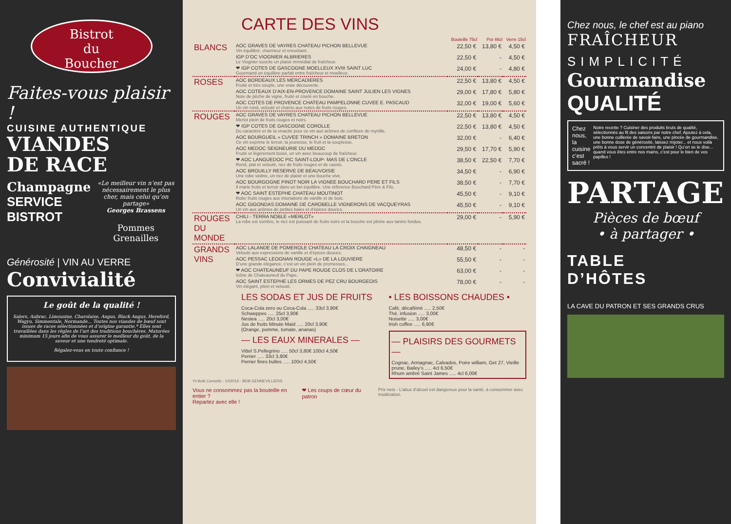Bistrot
du
Boucher
Faites-vous plaisir !
CUISINE AUTHENTIQUE
VIANDES
DE RACE
Champagne
SERVICE
BISTROT
«Le meilleur vin n’est pas nécessairement le plus cher, mais celui qu’on partage»
Georges Brassens
Pommes Grenailles
Générosité | VIN AU VERRE
Convivialité
Le goût de la qualité !
Salers, Aubrac, Limousine, Charolaise, Angus, Black Angus, Hereford, Wagyu, Simmentale, Normande... Toutes nos viandes de bœuf sont issues de races sélectionnées et d’origine garantie.* Elles sont travaillées dans les règles de l’art des traditions bouchères. Maturées minimum 15 jours afin de vous assurer le meilleur du goût, de la saveur et une tendreté optimale.
Régalez-vous en toute confiance !
CARTE DES VINS
| | | Bouteille 75cl | Pot 46cl | Verre 15cl |
| --- | --- | --- | --- | --- |
| BLANCS | AOC GRAVES DE VAYRES CHATEAU PICHON BELLEVUE Vin équilibré, charmeur et envoûtant. | 22,50 € | 13,80 € | 4,50 € |
| | IGP D’OC VIOGNIER ALBRIERES Le Viognier suscite un plaisir immédiat de fraîcheur. | 22,50 € | - | 4,50 € |
| | ❤ IGP COTES DE GASCOGNE MOELLEUX XVIII SAINT LUC Gourmand un équilibre parfait entre fraîcheur et moelleux. | 24,00 € | - | 4,80 € |
| ROSES | AOC BORDEAUX LES MERCADIERES Fruité et très souple, une vraie découverte. | 22,50 € | 13,80 € | 4,50 € |
| | AOC COTEAUX D’AIX-EN-PROVENCE DOMAINE SAINT JULIEN LES VIGNES Note de pêche de vigne, fruité et ciselé en bouche. | 29,00 € | 17,80 € | 5,80 € |
| | AOC COTES DE PROVENCE CHATEAU PAMPELONNE CUVEE E. PASCAUD Un vin rond, velouté et charnu aux notes de fruits rouges. | 32,00 € | 19,00 € | 5,60 € |
| ROUGES | AOC GRAVES DE VAYRES CHATEAU PICHON BELLEVUE Merlot plein de fruits rouges et noirs. | 22,50 € | 13,80 € | 4,50 € |
| | ❤ IGP COTES DE GASCOGNE COROLLE Du caractère et de la vivacité pour ce vin aux arômes de confiture de myrtille. | 22,50 € | 13,80 € | 4,50 € |
| | AOC BOURGUEIL « CUVEE TRINCH » DOMAINE BRETON Ce vin exprime le terroir, la jeunesse, le fruit et la souplesse. | 32,00 € | - | 6,40 € |
| | AOC MEDOC SEIGNEURIE DU MEDOC Fruité et légèrement boisé, un vin avec beaucoup de fraîcheur. | 29,50 € | 17,70 € | 5,90 € |
| | ❤ AOC LANGUEDOC PIC SAINT-LOUP- MAS DE L’ONCLE Rond, plat et velouté, nez de fruits rouges et de cassis. | 38,50 € | 22,50 € | 7,70 € |
| | AOC BROUILLY RESERVE DE BEAUVOISIE Une robe violine, un nez de plaisir et une bouche vive. | 34,50 € | - | 6,90 € |
| | AOC BOURGOGNE PINOT NOIR LA VIGNEE BOUCHARD PERE ET FILS Il marie fruits et terroir dans un bel équilibre. Une référence Bouchard Père & Fils. | 38,50 € | - | 7,70 € |
| | ❤ AOC SAINT ESTEPHE CHATEAU MOUTINOT Robe fruits rouges aux intonations de vanille et de bois. | 45,50 € | - | 9,10 € |
| | AOC GIGONDAS DOMAINE DE CAROBELLE VIGNERONS DE VACQUEYRAS Un vin aux arômes de petites baies et d’épices douces. | 45,50 € | - | 9,10 € |
| ROUGES DU MONDE | CHILI - TERRA NOBLE «MERLOT» La robe est sombre, le nez est puissant de fruits noirs et la bouche est pleine aux tanins fondus. | 29,00 € | - | 5,90 € |
| GRANDS VINS | AOC LALANDE DE POMEROLE CHATEAU LA CROIX CHAIGNEAU Velouté aux expressions de vanille et d’épices douces. | 48,50 € | - | - |
| | AOC PESSAC LEOGNAN ROUGE «L» DE LA LOUVIERE D’une grande élégance, c’est un vin plein de promesses... | 55,50 € | - | - |
| | ❤ AOC CHATEAUNEUF DU PAPE ROUGE CLOS DE L’ORATOIRE Icône de Chateauneuf du Pape. | 63,00 € | - | - |
| | AOC SAINT ESTEPHE LES ORMES DE PEZ CRU BOURGEOIS Vin élégant, plein et velouté. | 78,00 € | - | - |
LES SODAS ET JUS DE FRUITS
Coca-Cola zero ou Coca-Cola ..... 33cl 3,90€
Schweppes ..... 25cl 3,90€
Nestea ..... 20cl 3,00€
Jus de fruits Minute Maid ..... 20cl 3,90€
(Orange, pomme, tomate, ananas)
— LES EAUX MINERALES —
Vittel S.Pellegrino ..... 50cl 3,80€ 100cl 4,50€
Perrier ..... 33cl 3,80€
Perrier fines bulles ..... 100cl 4,50€
• LES BOISSONS CHAUDES •
Café, décaféiné ..... 2,50€
Thé, infusion ..... 3,00€
Noisette ..... 3,00€
Irish coffee ..... 6,90€
— PLAISIRS DES GOURMETS —
Cognac, Armagnac, Calvados, Poire william, Get 27, Vieille prune, Bailey’s ..... 4cl 6,50€
Rhum ambré Saint James ..... 4cl 6,00€
Yv’Anik Conseils - 10/2016 - BDB GENNEVILLIERS
Vous ne consommez pas la bouteille en entier ?
Repartez avec elle !
❤ Les coups de cœur du patron
Prix nets - L’abus d’alcool est dangereux pour la santé, à consommer avec modération.
Chez nous, le chef est au piano
FRAÎCHEUR
SIMPLICITÉ
Gourmandise
QUALITÉ
Chez nous, la cuisine c’est sacré !
Notre recette ? Cuisiner des produits bruts de qualité, sélectionnés au fil des saisons par notre chef. Ajoutez à cela, une bonne cuillerée de savoir-faire, une pincée de gourmandise, une bonne dose de générosité, laissez mijoter... et nous voilà prêts à vous servir un concentré de plaisir ! Qu’on se le dise... quand vous êtes entre nos mains, c’est pour le bien de vos papilles !
PARTAGE
Pièces de bœuf
• à partager •
TABLE
D’HÔTES
LA CAVE DU PATRON ET SES GRANDS CRUS